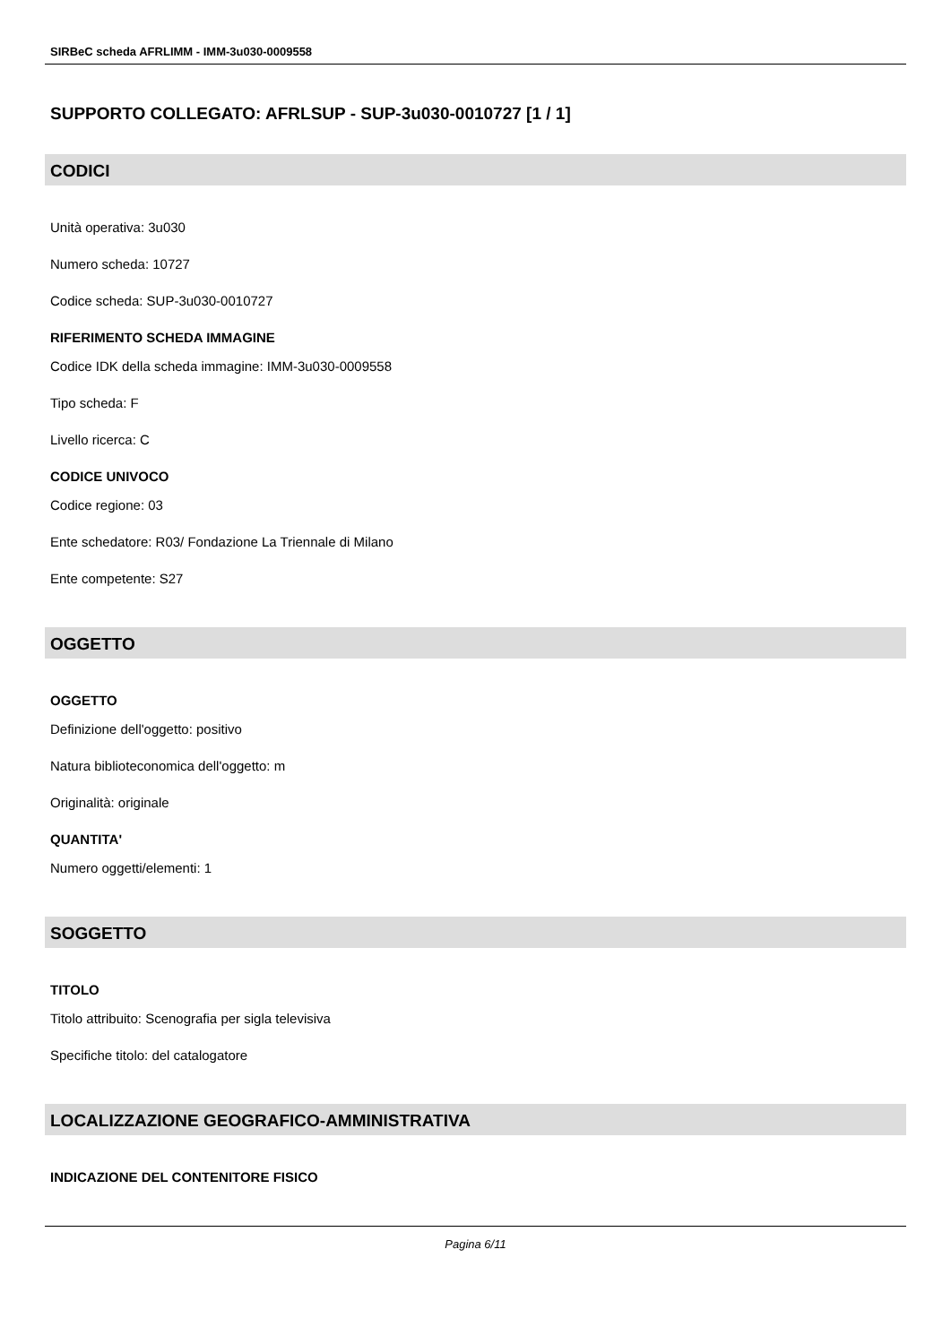SIRBeC scheda AFRLIMM - IMM-3u030-0009558
SUPPORTO COLLEGATO: AFRLSUP - SUP-3u030-0010727 [1 / 1]
CODICI
Unità operativa: 3u030
Numero scheda: 10727
Codice scheda: SUP-3u030-0010727
RIFERIMENTO SCHEDA IMMAGINE
Codice IDK della scheda immagine: IMM-3u030-0009558
Tipo scheda: F
Livello ricerca: C
CODICE UNIVOCO
Codice regione: 03
Ente schedatore: R03/ Fondazione La Triennale di Milano
Ente competente: S27
OGGETTO
OGGETTO
Definizione dell'oggetto: positivo
Natura biblioteconomica dell'oggetto: m
Originalità: originale
QUANTITA'
Numero oggetti/elementi: 1
SOGGETTO
TITOLO
Titolo attribuito: Scenografia per sigla televisiva
Specifiche titolo: del catalogatore
LOCALIZZAZIONE GEOGRAFICO-AMMINISTRATIVA
INDICAZIONE DEL CONTENITORE FISICO
Pagina 6/11